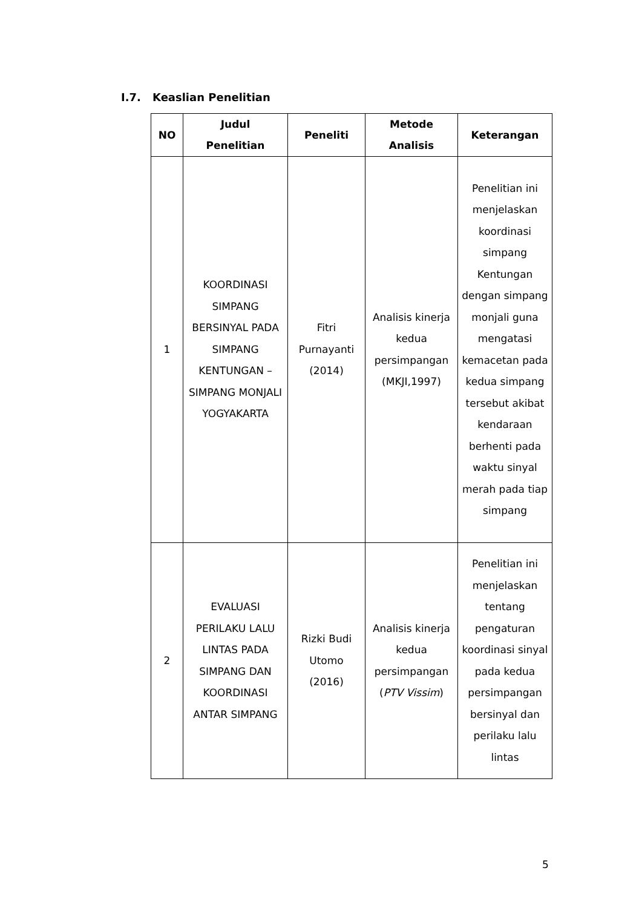I.7. Keaslian Penelitian
| NO | Judul Penelitian | Peneliti | Metode Analisis | Keterangan |
| --- | --- | --- | --- | --- |
| 1 | KOORDINASI SIMPANG BERSINYAL PADA SIMPANG KENTUNGAN – SIMPANG MONJALI YOGYAKARTA | Fitri Purnayanti (2014) | Analisis kinerja kedua persimpangan (MKJI,1997) | Penelitian ini menjelaskan koordinasi simpang Kentungan dengan simpang monjali guna mengatasi kemacetan pada kedua simpang tersebut akibat kendaraan berhenti pada waktu sinyal merah pada tiap simpang |
| 2 | EVALUASI PERILAKU LALU LINTAS PADA SIMPANG DAN KOORDINASI ANTAR SIMPANG | Rizki Budi Utomo (2016) | Analisis kinerja kedua persimpangan ( PTV Vissim ) | Penelitian ini menjelaskan tentang pengaturan koordinasi sinyal pada kedua persimpangan bersinyal dan perilaku lalu lintas |
5